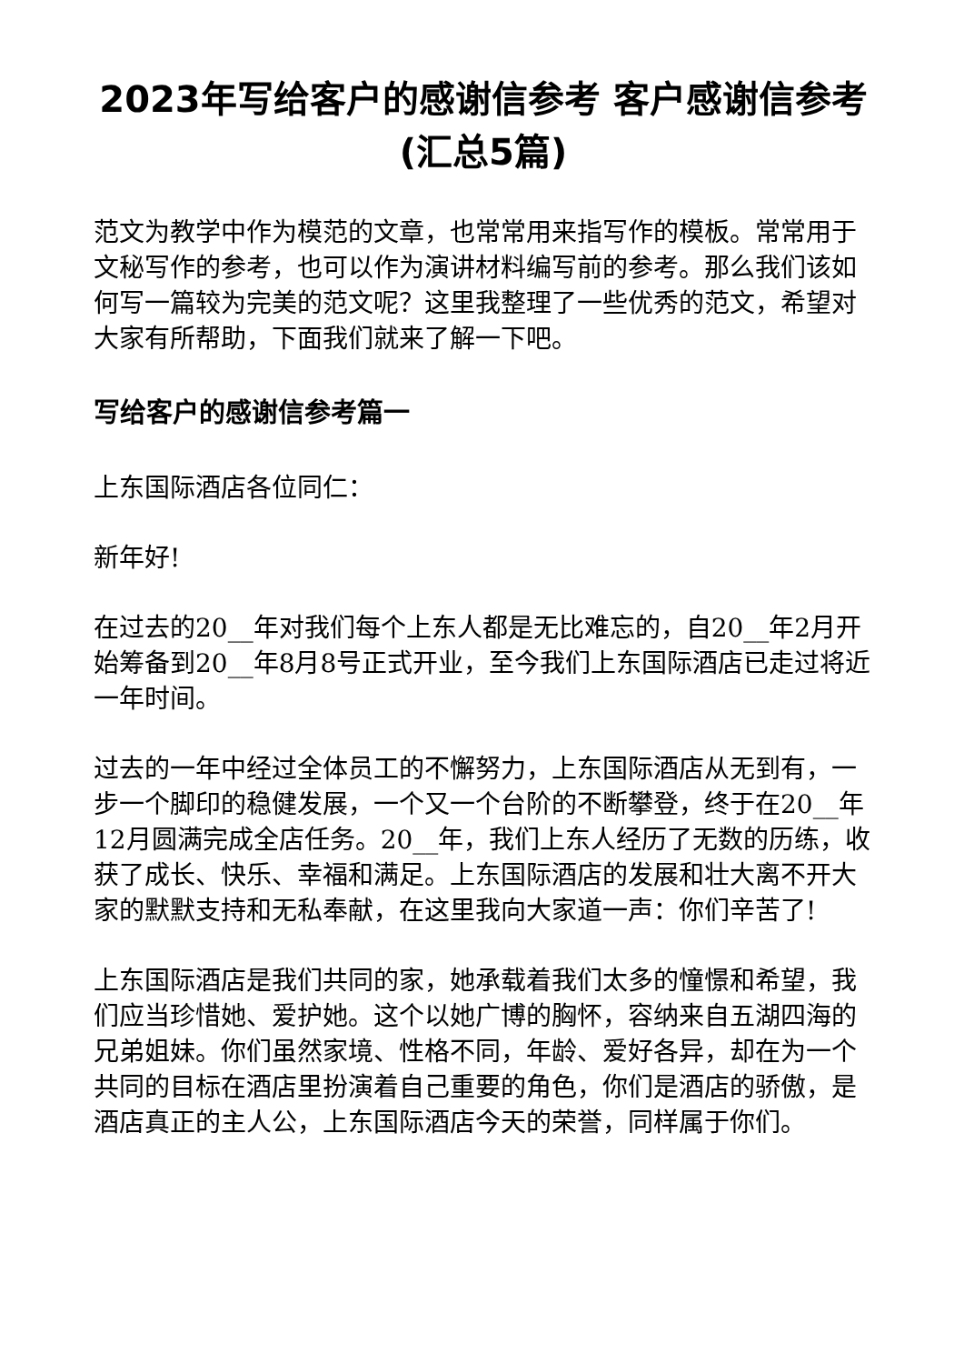2023年写给客户的感谢信参考 客户感谢信参考(汇总5篇)
范文为教学中作为模范的文章，也常常用来指写作的模板。常常用于文秘写作的参考，也可以作为演讲材料编写前的参考。那么我们该如何写一篇较为完美的范文呢？这里我整理了一些优秀的范文，希望对大家有所帮助，下面我们就来了解一下吧。
写给客户的感谢信参考篇一
上东国际酒店各位同仁：
新年好!
在过去的20__年对我们每个上东人都是无比难忘的，自20__年2月开始筹备到20__年8月8号正式开业，至今我们上东国际酒店已走过将近一年时间。
过去的一年中经过全体员工的不懈努力，上东国际酒店从无到有，一步一个脚印的稳健发展，一个又一个台阶的不断攀登，终于在20__年12月圆满完成全店任务。20__年，我们上东人经历了无数的历练，收获了成长、快乐、幸福和满足。上东国际酒店的发展和壮大离不开大家的默默支持和无私奉献，在这里我向大家道一声：你们辛苦了!
上东国际酒店是我们共同的家，她承载着我们太多的憧憬和希望，我们应当珍惜她、爱护她。这个以她广博的胸怀，容纳来自五湖四海的兄弟姐妹。你们虽然家境、性格不同，年龄、爱好各异，却在为一个共同的目标在酒店里扮演着自己重要的角色，你们是酒店的骄傲，是酒店真正的主人公，上东国际酒店今天的荣誉，同样属于你们。